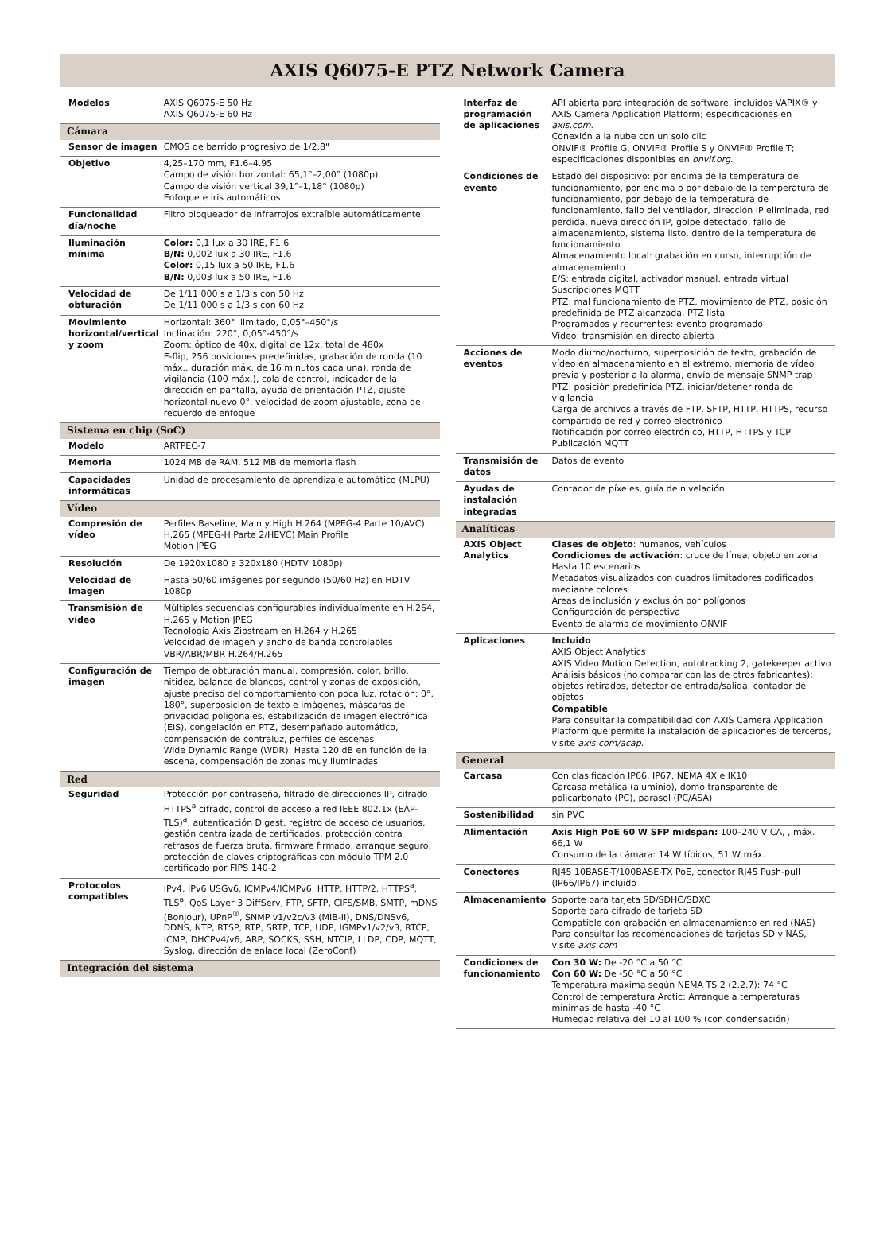AXIS Q6075-E PTZ Network Camera
| Modelos | AXIS Q6075-E 50 Hz AXIS Q6075-E 60 Hz |
| Cámara | |
| Sensor de imagen | CMOS de barrido progresivo de 1/2,8" |
| Objetivo | 4,25–170 mm, F1.6–4.95 Campo de visión horizontal: 65,1°–2,00° (1080p) Campo de visión vertical 39,1°–1,18° (1080p) Enfoque e iris automáticos |
| Funcionalidad día/noche | Filtro bloqueador de infrarrojos extraíble automáticamente |
| Iluminación mínima | Color: 0,1 lux a 30 IRE, F1.6 B/N: 0,002 lux a 30 IRE, F1.6 Color: 0,15 lux a 50 IRE, F1.6 B/N: 0,003 lux a 50 IRE, F1.6 |
| Velocidad de obturación | De 1/11 000 s a 1/3 s con 50 Hz De 1/11 000 s a 1/3 s con 60 Hz |
| Movimiento horizontal/vertical y zoom | Horizontal: 360° ilimitado, 0,05°–450°/s Inclinación: 220°, 0,05°-450°/s Zoom: óptico de 40x, digital de 12x, total de 480x E-flip, 256 posiciones predefinidas, grabación de ronda (10 máx., duración máx. de 16 minutos cada una), ronda de vigilancia (100 máx.), cola de control, indicador de la dirección en pantalla, ayuda de orientación PTZ, ajuste horizontal nuevo 0°, velocidad de zoom ajustable, zona de recuerdo de enfoque |
| Sistema en chip (SoC) | |
| Modelo | ARTPEC-7 |
| Memoria | 1024 MB de RAM, 512 MB de memoria flash |
| Capacidades informáticas | Unidad de procesamiento de aprendizaje automático (MLPU) |
| Vídeo | |
| Compresión de vídeo | Perfiles Baseline, Main y High H.264 (MPEG-4 Parte 10/AVC) H.265 (MPEG-H Parte 2/HEVC) Main Profile Motion JPEG |
| Resolución | De 1920x1080 a 320x180 (HDTV 1080p) |
| Velocidad de imagen | Hasta 50/60 imágenes por segundo (50/60 Hz) en HDTV 1080p |
| Transmisión de vídeo | Múltiples secuencias configurables individualmente en H.264, H.265 y Motion JPEG Tecnología Axis Zipstream en H.264 y H.265 Velocidad de imagen y ancho de banda controlables VBR/ABR/MBR H.264/H.265 |
| Configuración de imagen | Tiempo de obturación manual, compresión, color, brillo, nitidez, balance de blancos, control y zonas de exposición, ajuste preciso del comportamiento con poca luz, rotación: 0°, 180°, superposición de texto e imágenes, máscaras de privacidad poligonales, estabilización de imagen electrónica (EIS), congelación en PTZ, desempañado automático, compensación de contraluz, perfiles de escenas Wide Dynamic Range (WDR): Hasta 120 dB en función de la escena, compensación de zonas muy iluminadas |
| Red | |
| Seguridad | Protección por contraseña, filtrado de direcciones IP, cifrado HTTPS<sup>a</sup> cifrado, control de acceso a red IEEE 802.1x (EAP-TLS)<sup>a</sup>, autenticación Digest, registro de acceso de usuarios, gestión centralizada de certificados, protección contra retrasos de fuerza bruta, firmware firmado, arranque seguro, protección de claves criptográficas con módulo TPM 2.0 certificado por FIPS 140-2 |
| Protocolos compatibles | IPv4, IPv6 USGv6, ICMPv4/ICMPv6, HTTP, HTTP/2, HTTPS<sup>a</sup>, TLS<sup>a</sup>, QoS Layer 3 DiffServ, FTP, SFTP, CIFS/SMB, SMTP, mDNS (Bonjour), UPnP<sup>®</sup>, SNMP v1/v2c/v3 (MIB-II), DNS/DNSv6, DDNS, NTP, RTSP, RTP, SRTP, TCP, UDP, IGMPv1/v2/v3, RTCP, ICMP, DHCPv4/v6, ARP, SOCKS, SSH, NTCIP, LLDP, CDP, MQTT, Syslog, dirección de enlace local (ZeroConf) |
| Integración del sistema | |
| Interfaz de programación de aplicaciones | API abierta para integración de software, incluidos VAPIX® y AXIS Camera Application Platform; especificaciones en axis.com . Conexión a la nube con un solo clic ONVIF® Profile G, ONVIF® Profile S y ONVIF® Profile T; especificaciones disponibles en onvif.org . |
| Condiciones de evento | Estado del dispositivo: por encima de la temperatura de funcionamiento, por encima o por debajo de la temperatura de funcionamiento, por debajo de la temperatura de funcionamiento, fallo del ventilador, dirección IP eliminada, red perdida, nueva dirección IP, golpe detectado, fallo de almacenamiento, sistema listo, dentro de la temperatura de funcionamiento Almacenamiento local: grabación en curso, interrupción de almacenamiento E/S: entrada digital, activador manual, entrada virtual Suscripciones MQTT PTZ: mal funcionamiento de PTZ, movimiento de PTZ, posición predefinida de PTZ alcanzada, PTZ lista Programados y recurrentes: evento programado Vídeo: transmisión en directo abierta |
| Acciones de eventos | Modo diurno/nocturno, superposición de texto, grabación de vídeo en almacenamiento en el extremo, memoria de vídeo previa y posterior a la alarma, envío de mensaje SNMP trap PTZ: posición predefinida PTZ, iniciar/detener ronda de vigilancia Carga de archivos a través de FTP, SFTP, HTTP, HTTPS, recurso compartido de red y correo electrónico Notificación por correo electrónico, HTTP, HTTPS y TCP Publicación MQTT |
| Transmisión de datos | Datos de evento |
| Ayudas de instalación integradas | Contador de píxeles, guía de nivelación |
| Analíticas | |
| AXIS Object Analytics | Clases de objeto : humanos, vehículos Condiciones de activación : cruce de línea, objeto en zona Hasta 10 escenarios Metadatos visualizados con cuadros limitadores codificados mediante colores Áreas de inclusión y exclusión por polígonos Configuración de perspectiva Evento de alarma de movimiento ONVIF |
| Aplicaciones | Incluido AXIS Object Analytics AXIS Video Motion Detection, autotracking 2, gatekeeper activo Análisis básicos (no comparar con las de otros fabricantes): objetos retirados, detector de entrada/salida, contador de objetos Compatible Para consultar la compatibilidad con AXIS Camera Application Platform que permite la instalación de aplicaciones de terceros, visite axis.com/acap . |
| General | |
| Carcasa | Con clasificación IP66, IP67, NEMA 4X e IK10 Carcasa metálica (aluminio), domo transparente de policarbonato (PC), parasol (PC/ASA) |
| Sostenibilidad | sin PVC |
| Alimentación | Axis High PoE 60 W SFP midspan: 100–240 V CA, , máx. 66,1 W Consumo de la cámara: 14 W típicos, 51 W máx. |
| Conectores | RJ45 10BASE-T/100BASE-TX PoE, conector RJ45 Push-pull (IP66/IP67) incluido |
| Almacenamiento | Soporte para tarjeta SD/SDHC/SDXC Soporte para cifrado de tarjeta SD Compatible con grabación en almacenamiento en red (NAS) Para consultar las recomendaciones de tarjetas SD y NAS, visite axis.com |
| Condiciones de funcionamiento | Con 30 W: De -20 °C a 50 °C Con 60 W: De -50 °C a 50 °C Temperatura máxima según NEMA TS 2 (2.2.7): 74 °C Control de temperatura Arctic: Arranque a temperaturas mínimas de hasta -40 °C Humedad relativa del 10 al 100 % (con condensación) |